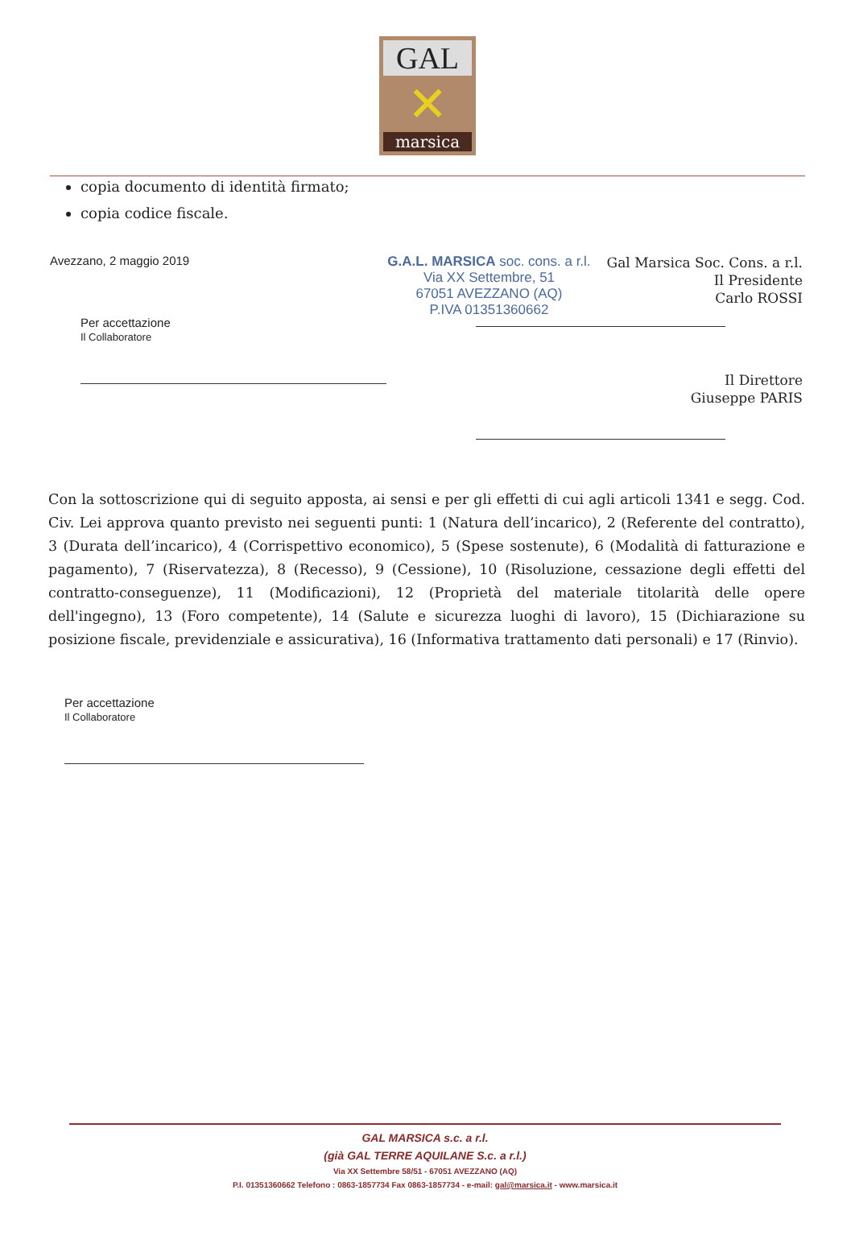GAL
✕
marsica
copia documento di identità firmato;
copia codice fiscale.
Avezzano, 2 maggio 2019
Per accettazione
Il Collaboratore
G.A.L. MARSICA soc. cons. a r.l.
Via XX Settembre, 51
67051 AVEZZANO (AQ)
P.IVA 01351360662
Gal Marsica Soc. Cons. a r.l.
Il Presidente
Carlo ROSSI
Il Direttore
Giuseppe PARIS
Con la sottoscrizione qui di seguito apposta, ai sensi e per gli effetti di cui agli articoli 1341 e segg. Cod. Civ. Lei approva quanto previsto nei seguenti punti: 1 (Natura dell’incarico), 2 (Referente del contratto), 3 (Durata dell’incarico), 4 (Corrispettivo economico), 5 (Spese sostenute), 6 (Modalità di fatturazione e pagamento), 7 (Riservatezza), 8 (Recesso), 9 (Cessione), 10 (Risoluzione, cessazione degli effetti del contratto-conseguenze), 11 (Modificazioni), 12 (Proprietà del materiale titolarità delle opere dell'ingegno), 13 (Foro competente), 14 (Salute e sicurezza luoghi di lavoro), 15 (Dichiarazione su posizione fiscale, previdenziale e assicurativa), 16 (Informativa trattamento dati personali) e 17 (Rinvio).
Per accettazione
Il Collaboratore
GAL MARSICA s.c. a r.l.
(già GAL TERRE AQUILANE S.c. a r.l.)
Via XX Settembre 58/51 - 67051 AVEZZANO (AQ)
P.I. 01351360662 Telefono : 0863-1857734 Fax 0863-1857734 - e-mail: gal@marsica.it - www.marsica.it